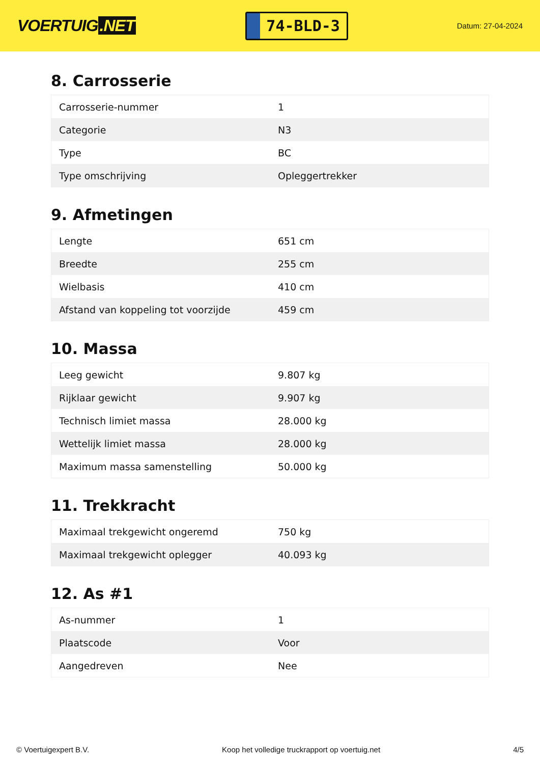VOERTUIG.NET
74-BLD-3
Datum: 27-04-2024
8. Carrosserie
| Carrosserie-nummer | 1 |
| Categorie | N3 |
| Type | BC |
| Type omschrijving | Opleggertrekker |
9. Afmetingen
| Lengte | 651 cm |
| Breedte | 255 cm |
| Wielbasis | 410 cm |
| Afstand van koppeling tot voorzijde | 459 cm |
10. Massa
| Leeg gewicht | 9.807 kg |
| Rijklaar gewicht | 9.907 kg |
| Technisch limiet massa | 28.000 kg |
| Wettelijk limiet massa | 28.000 kg |
| Maximum massa samenstelling | 50.000 kg |
11. Trekkracht
| Maximaal trekgewicht ongeremd | 750 kg |
| Maximaal trekgewicht oplegger | 40.093 kg |
12. As #1
| As-nummer | 1 |
| Plaatscode | Voor |
| Aangedreven | Nee |
© Voertuigexpert B.V. Koop het volledige truckrapport op voertuig.net 4/5